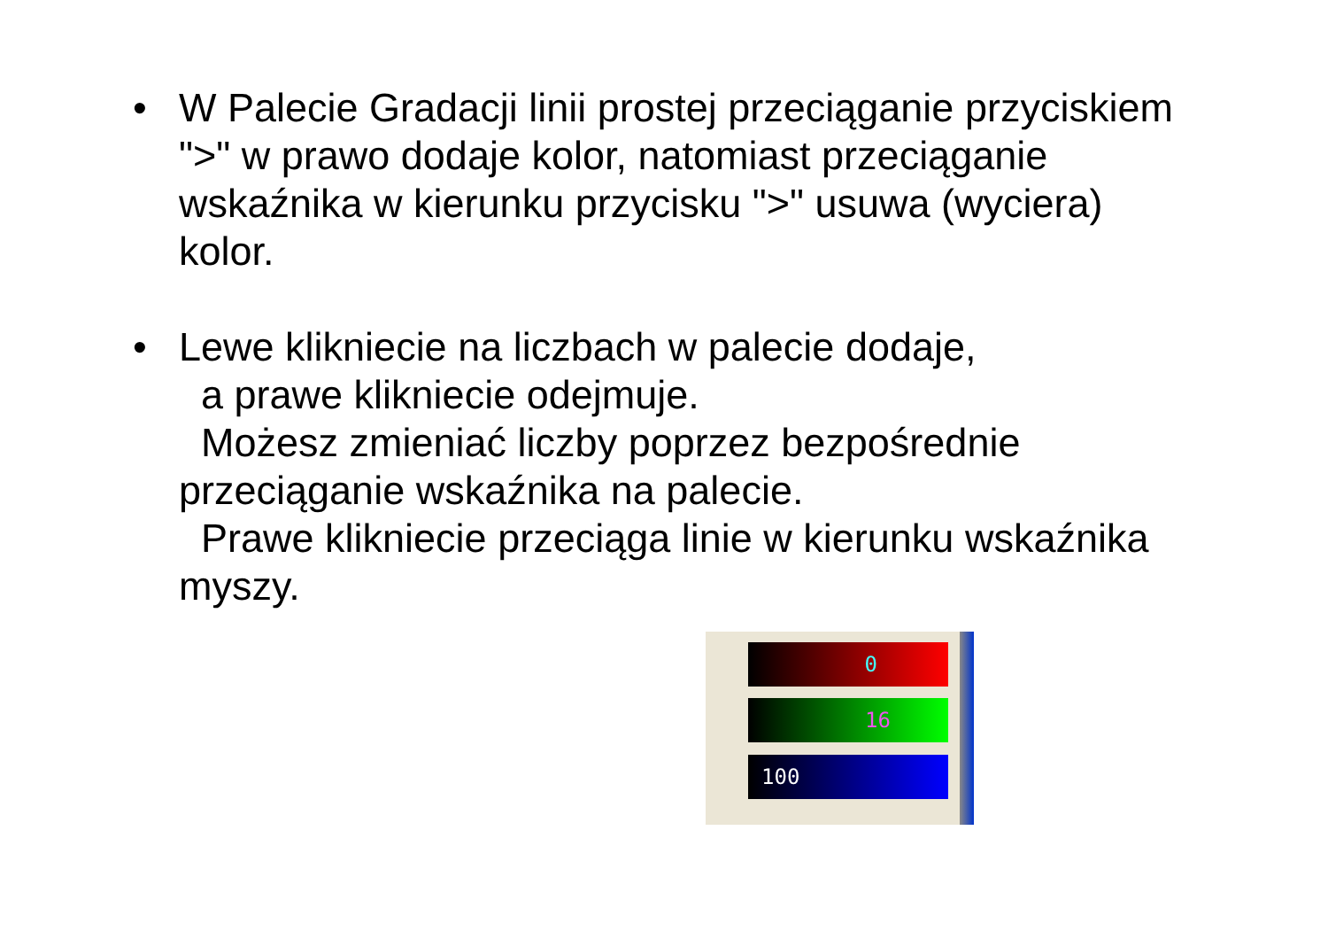• W Palecie Gradacji linii prostej przeciąganie przyciskiem ">" w prawo dodaje kolor, natomiast przeciąganie wskaźnika w kierunku przycisku ">" usuwa (wyciera) kolor.
• Lewe klikniecie na liczbach w palecie dodaje,
a prawe klikniecie odejmuje.
Możesz zmieniać liczby poprzez bezpośrednie przeciąganie wskaźnika na palecie.
Prawe klikniecie przeciąga linie w kierunku wskaźnika myszy.
0
16
100